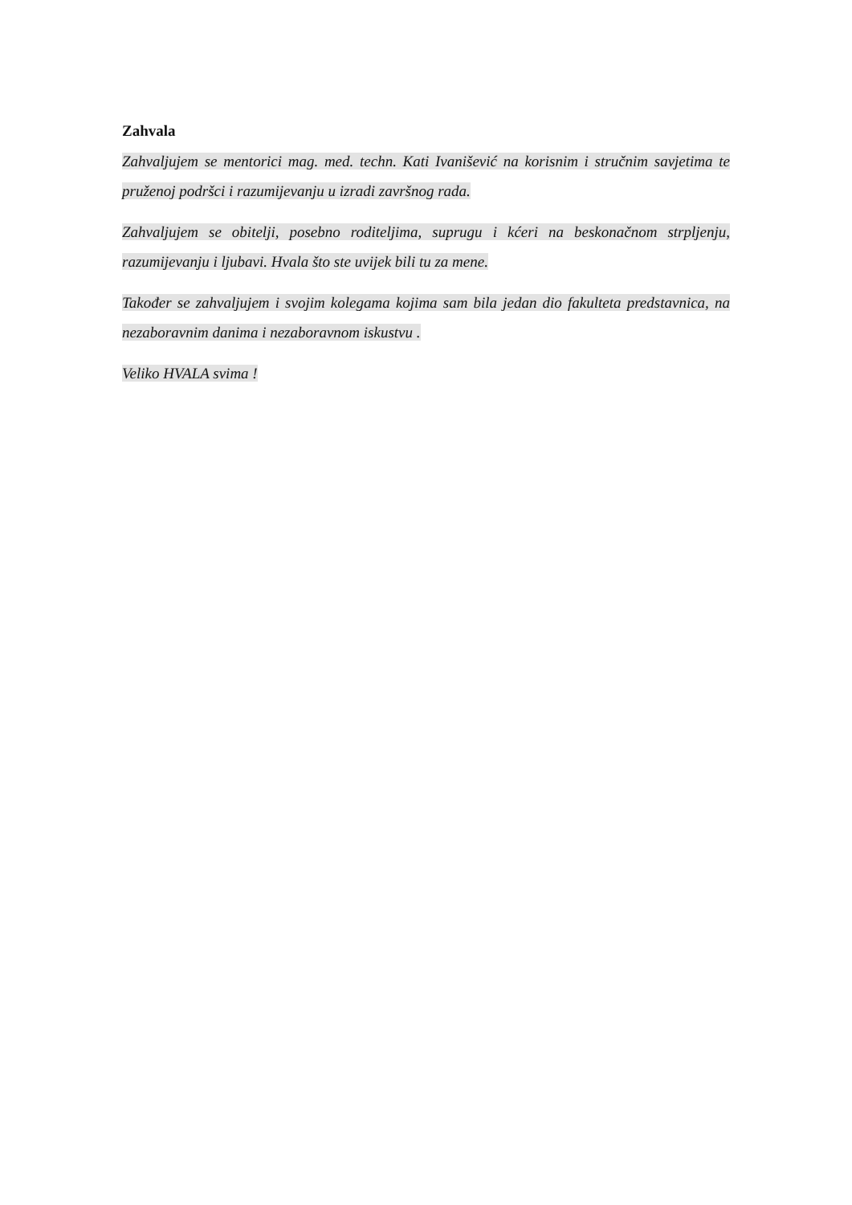Zahvala
Zahvaljujem se mentorici mag. med. techn. Kati Ivanišević na korisnim i stručnim savjetima te pruženoj podršci i razumijevanju u izradi završnog rada.
Zahvaljujem se obitelji, posebno roditeljima, suprugu i kćeri na beskonačnom strpljenju, razumijevanju i ljubavi. Hvala što ste uvijek bili tu za mene.
Također se zahvaljujem i svojim kolegama kojima sam bila jedan dio fakulteta predstavnica, na nezaboravnim danima i nezaboravnom iskustvu .
Veliko HVALA svima !